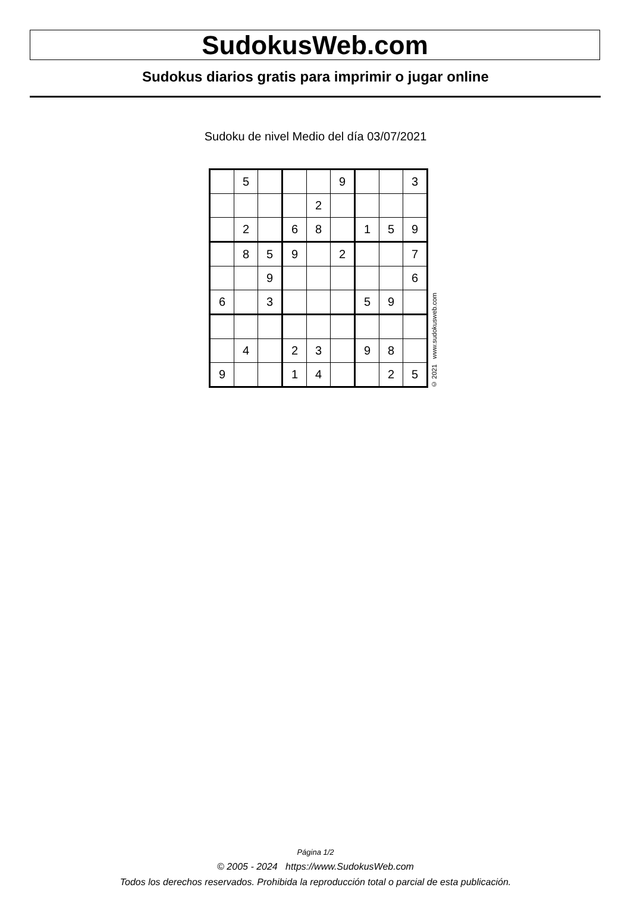SudokusWeb.com
Sudokus diarios gratis para imprimir o jugar online
Sudoku de nivel Medio del día 03/07/2021
| | 5 | | | | 9 | | | 3 |
| | | | | 2 | | | | |
| | 2 | | 6 | 8 | | 1 | 5 | 9 |
| | 8 | 5 | 9 | | 2 | | | 7 |
| | | 9 | | | | | | 6 |
| 6 | | 3 | | | | 5 | 9 | |
| | 4 | | 2 | 3 | | 9 | 8 | |
| 9 | | | 1 | 4 | | | 2 | 5 |
© 2021 www.sudokusweb.com
Página 1/2
© 2005 - 2024 https://www.SudokusWeb.com
Todos los derechos reservados. Prohibida la reproducción total o parcial de esta publicación.